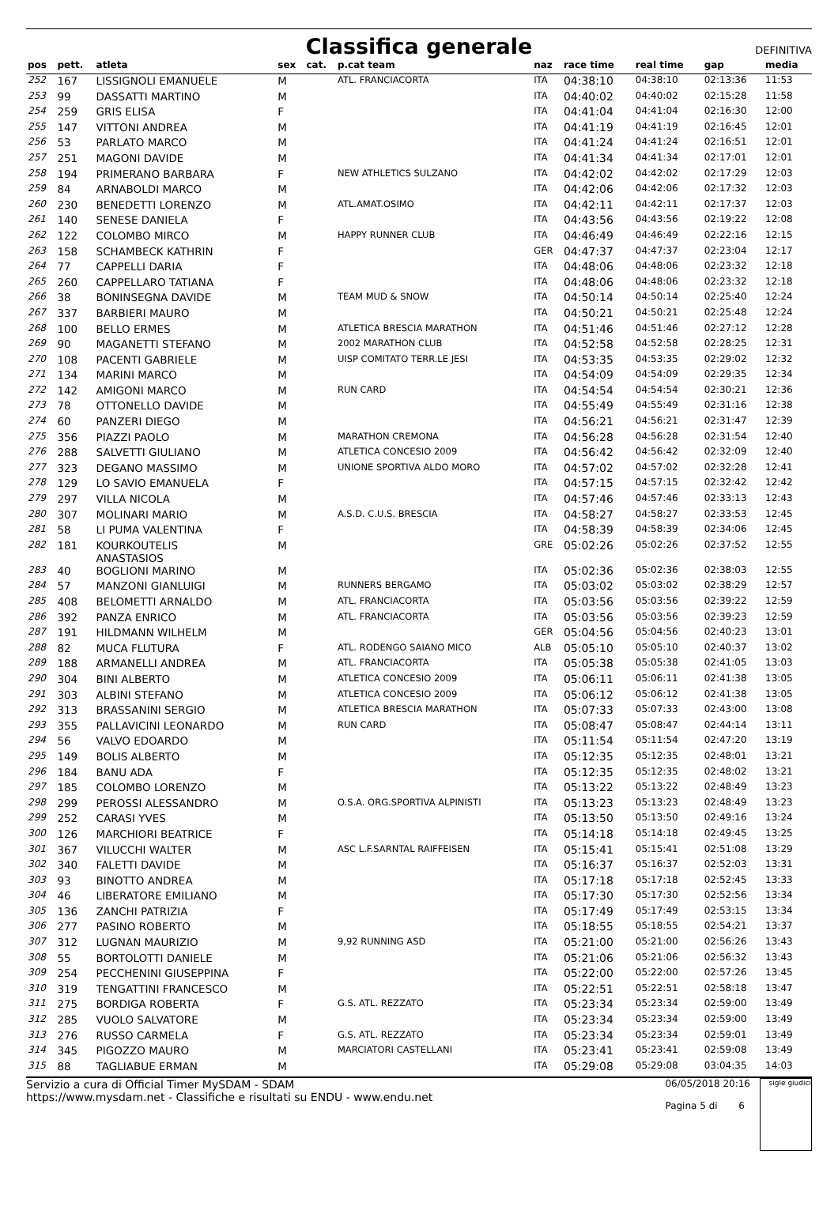Classifica generale
DEFINITIVA
| pos | pett. | atleta | sex | cat. | p.cat team | naz | race time | real time | gap | media |
| --- | --- | --- | --- | --- | --- | --- | --- | --- | --- | --- |
| 252 | 167 | LISSIGNOLI EMANUELE | M | | ATL. FRANCIACORTA | ITA | 04:38:10 | 04:38:10 | 02:13:36 | 11:53 |
| 253 | 99 | DASSATTI MARTINO | M | | | ITA | 04:40:02 | 04:40:02 | 02:15:28 | 11:58 |
| 254 | 259 | GRIS ELISA | F | | | ITA | 04:41:04 | 04:41:04 | 02:16:30 | 12:00 |
| 255 | 147 | VITTONI ANDREA | M | | | ITA | 04:41:19 | 04:41:19 | 02:16:45 | 12:01 |
| 256 | 53 | PARLATO MARCO | M | | | ITA | 04:41:24 | 04:41:24 | 02:16:51 | 12:01 |
| 257 | 251 | MAGONI DAVIDE | M | | | ITA | 04:41:34 | 04:41:34 | 02:17:01 | 12:01 |
| 258 | 194 | PRIMERANO BARBARA | F | | NEW ATHLETICS SULZANO | ITA | 04:42:02 | 04:42:02 | 02:17:29 | 12:03 |
| 259 | 84 | ARNABOLDI MARCO | M | | | ITA | 04:42:06 | 04:42:06 | 02:17:32 | 12:03 |
| 260 | 230 | BENEDETTI LORENZO | M | | ATL.AMAT.OSIMO | ITA | 04:42:11 | 04:42:11 | 02:17:37 | 12:03 |
| 261 | 140 | SENESE DANIELA | F | | | ITA | 04:43:56 | 04:43:56 | 02:19:22 | 12:08 |
| 262 | 122 | COLOMBO MIRCO | M | | HAPPY RUNNER CLUB | ITA | 04:46:49 | 04:46:49 | 02:22:16 | 12:15 |
| 263 | 158 | SCHAMBECK KATHRIN | F | | | GER | 04:47:37 | 04:47:37 | 02:23:04 | 12:17 |
| 264 | 77 | CAPPELLI DARIA | F | | | ITA | 04:48:06 | 04:48:06 | 02:23:32 | 12:18 |
| 265 | 260 | CAPPELLARO TATIANA | F | | | ITA | 04:48:06 | 04:48:06 | 02:23:32 | 12:18 |
| 266 | 38 | BONINSEGNA DAVIDE | M | | TEAM MUD & SNOW | ITA | 04:50:14 | 04:50:14 | 02:25:40 | 12:24 |
| 267 | 337 | BARBIERI MAURO | M | | | ITA | 04:50:21 | 04:50:21 | 02:25:48 | 12:24 |
| 268 | 100 | BELLO ERMES | M | | ATLETICA BRESCIA MARATHON | ITA | 04:51:46 | 04:51:46 | 02:27:12 | 12:28 |
| 269 | 90 | MAGANETTI STEFANO | M | | 2002 MARATHON CLUB | ITA | 04:52:58 | 04:52:58 | 02:28:25 | 12:31 |
| 270 | 108 | PACENTI GABRIELE | M | | UISP COMITATO TERR.LE JESI | ITA | 04:53:35 | 04:53:35 | 02:29:02 | 12:32 |
| 271 | 134 | MARINI MARCO | M | | | ITA | 04:54:09 | 04:54:09 | 02:29:35 | 12:34 |
| 272 | 142 | AMIGONI MARCO | M | | RUN CARD | ITA | 04:54:54 | 04:54:54 | 02:30:21 | 12:36 |
| 273 | 78 | OTTONELLO DAVIDE | M | | | ITA | 04:55:49 | 04:55:49 | 02:31:16 | 12:38 |
| 274 | 60 | PANZERI DIEGO | M | | | ITA | 04:56:21 | 04:56:21 | 02:31:47 | 12:39 |
| 275 | 356 | PIAZZI PAOLO | M | | MARATHON CREMONA | ITA | 04:56:28 | 04:56:28 | 02:31:54 | 12:40 |
| 276 | 288 | SALVETTI GIULIANO | M | | ATLETICA CONCESIO 2009 | ITA | 04:56:42 | 04:56:42 | 02:32:09 | 12:40 |
| 277 | 323 | DEGANO MASSIMO | M | | UNIONE SPORTIVA ALDO MORO | ITA | 04:57:02 | 04:57:02 | 02:32:28 | 12:41 |
| 278 | 129 | LO SAVIO EMANUELA | F | | | ITA | 04:57:15 | 04:57:15 | 02:32:42 | 12:42 |
| 279 | 297 | VILLA NICOLA | M | | | ITA | 04:57:46 | 04:57:46 | 02:33:13 | 12:43 |
| 280 | 307 | MOLINARI MARIO | M | | A.S.D. C.U.S. BRESCIA | ITA | 04:58:27 | 04:58:27 | 02:33:53 | 12:45 |
| 281 | 58 | LI PUMA VALENTINA | F | | | ITA | 04:58:39 | 04:58:39 | 02:34:06 | 12:45 |
| 282 | 181 | KOURKOUTELIS ANASTASIOS | M | | | GRE | 05:02:26 | 05:02:26 | 02:37:52 | 12:55 |
| 283 | 40 | BOGLIONI MARINO | M | | | ITA | 05:02:36 | 05:02:36 | 02:38:03 | 12:55 |
| 284 | 57 | MANZONI GIANLUIGI | M | | RUNNERS BERGAMO | ITA | 05:03:02 | 05:03:02 | 02:38:29 | 12:57 |
| 285 | 408 | BELOMETTI ARNALDO | M | | ATL. FRANCIACORTA | ITA | 05:03:56 | 05:03:56 | 02:39:22 | 12:59 |
| 286 | 392 | PANZA ENRICO | M | | ATL. FRANCIACORTA | ITA | 05:03:56 | 05:03:56 | 02:39:23 | 12:59 |
| 287 | 191 | HILDMANN WILHELM | M | | | GER | 05:04:56 | 05:04:56 | 02:40:23 | 13:01 |
| 288 | 82 | MUCA FLUTURA | F | | ATL. RODENGO SAIANO MICO | ALB | 05:05:10 | 05:05:10 | 02:40:37 | 13:02 |
| 289 | 188 | ARMANELLI ANDREA | M | | ATL. FRANCIACORTA | ITA | 05:05:38 | 05:05:38 | 02:41:05 | 13:03 |
| 290 | 304 | BINI ALBERTO | M | | ATLETICA CONCESIO 2009 | ITA | 05:06:11 | 05:06:11 | 02:41:38 | 13:05 |
| 291 | 303 | ALBINI STEFANO | M | | ATLETICA CONCESIO 2009 | ITA | 05:06:12 | 05:06:12 | 02:41:38 | 13:05 |
| 292 | 313 | BRASSANINI SERGIO | M | | ATLETICA BRESCIA MARATHON | ITA | 05:07:33 | 05:07:33 | 02:43:00 | 13:08 |
| 293 | 355 | PALLAVICINI LEONARDO | M | | RUN CARD | ITA | 05:08:47 | 05:08:47 | 02:44:14 | 13:11 |
| 294 | 56 | VALVO EDOARDO | M | | | ITA | 05:11:54 | 05:11:54 | 02:47:20 | 13:19 |
| 295 | 149 | BOLIS ALBERTO | M | | | ITA | 05:12:35 | 05:12:35 | 02:48:01 | 13:21 |
| 296 | 184 | BANU ADA | F | | | ITA | 05:12:35 | 05:12:35 | 02:48:02 | 13:21 |
| 297 | 185 | COLOMBO LORENZO | M | | | ITA | 05:13:22 | 05:13:22 | 02:48:49 | 13:23 |
| 298 | 299 | PEROSSI ALESSANDRO | M | | O.S.A. ORG.SPORTIVA ALPINISTI | ITA | 05:13:23 | 05:13:23 | 02:48:49 | 13:23 |
| 299 | 252 | CARASI YVES | M | | | ITA | 05:13:50 | 05:13:50 | 02:49:16 | 13:24 |
| 300 | 126 | MARCHIORI BEATRICE | F | | | ITA | 05:14:18 | 05:14:18 | 02:49:45 | 13:25 |
| 301 | 367 | VILUCCHI WALTER | M | | ASC L.F.SARNTAL RAIFFEISEN | ITA | 05:15:41 | 05:15:41 | 02:51:08 | 13:29 |
| 302 | 340 | FALETTI DAVIDE | M | | | ITA | 05:16:37 | 05:16:37 | 02:52:03 | 13:31 |
| 303 | 93 | BINOTTO ANDREA | M | | | ITA | 05:17:18 | 05:17:18 | 02:52:45 | 13:33 |
| 304 | 46 | LIBERATORE EMILIANO | M | | | ITA | 05:17:30 | 05:17:30 | 02:52:56 | 13:34 |
| 305 | 136 | ZANCHI PATRIZIA | F | | | ITA | 05:17:49 | 05:17:49 | 02:53:15 | 13:34 |
| 306 | 277 | PASINO ROBERTO | M | | | ITA | 05:18:55 | 05:18:55 | 02:54:21 | 13:37 |
| 307 | 312 | LUGNAN MAURIZIO | M | | 9,92 RUNNING ASD | ITA | 05:21:00 | 05:21:00 | 02:56:26 | 13:43 |
| 308 | 55 | BORTOLOTTI DANIELE | M | | | ITA | 05:21:06 | 05:21:06 | 02:56:32 | 13:43 |
| 309 | 254 | PECCHENINI GIUSEPPINA | F | | | ITA | 05:22:00 | 05:22:00 | 02:57:26 | 13:45 |
| 310 | 319 | TENGATTINI FRANCESCO | M | | | ITA | 05:22:51 | 05:22:51 | 02:58:18 | 13:47 |
| 311 | 275 | BORDIGA ROBERTA | F | | G.S. ATL. REZZATO | ITA | 05:23:34 | 05:23:34 | 02:59:00 | 13:49 |
| 312 | 285 | VUOLO SALVATORE | M | | | ITA | 05:23:34 | 05:23:34 | 02:59:00 | 13:49 |
| 313 | 276 | RUSSO CARMELA | F | | G.S. ATL. REZZATO | ITA | 05:23:34 | 05:23:34 | 02:59:01 | 13:49 |
| 314 | 345 | PIGOZZO MAURO | M | | MARCIATORI CASTELLANI | ITA | 05:23:41 | 05:23:41 | 02:59:08 | 13:49 |
| 315 | 88 | TAGLIABUE ERMAN | M | | | ITA | 05:29:08 | 05:29:08 | 03:04:35 | 14:03 |
Servizio a cura di Official Timer MySDAM - SDAM
https://www.mysdam.net - Classifiche e risultati su ENDU - www.endu.net
06/05/2018 20:16
Pagina 5 di 6
sigle giudici